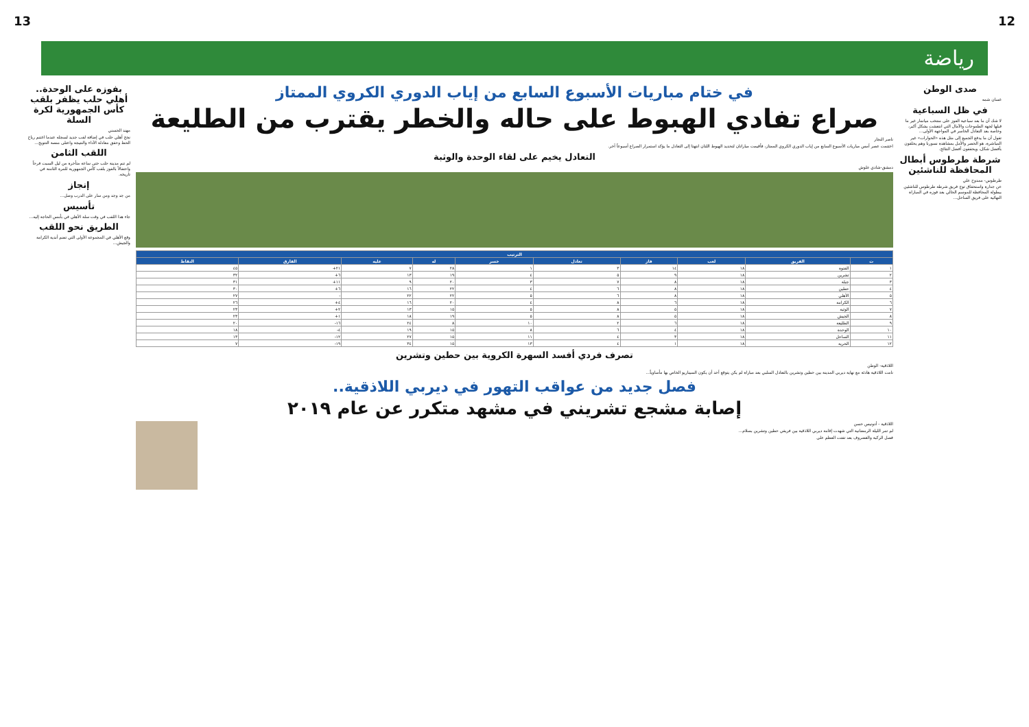12 13
رياضة
صدى الوطن
غسان شمه
في ظل السباعية
لا شك أن ما بعد سباعية الفوز على منتخب ميانمار غير ما قبلها لجهة الطموحات والآمال التي انتعشت بشكل أكبر، وخاصة بعد التعادل الخاسر في المواجهة الأولى...
تقول أن ما يدفع الجميع إلى مثل هذه «الحوارات» غير المباشرة، هو الحصر والأمل بمشاهدة نسورنا وهم يحلقون بأفضل شكل، ويحققون أفضل النتائج.
شرطة طرطوس أبطال المحافظة للناشئين
طرطوس- ممدوح علي
عن جدارة واستحقاق توج فريق شرطة طرطوس للناشئين ببطولة المحافظة للموسم الحالي بعد فوزه في المباراة النهائية على فريق الساحل...
في ختام مباريات الأسبوع السابع من إياب الدوري الكروي الممتاز
صراع تفادي الهبوط على حاله والخطر يقترب من الطليعة
ناصر النجار
اختتمت عصر أمس مباريات الأسبوع السابع من إياب الدوري الكروي الممتاز، فأقيمت مباراتان لتحديد الهبوط اللتان انتهتا إلى التعادل ما يؤكد استمرار الصراع أسبوعاً آخر.
التعادل يخيم على لقاء الوحدة والوثبة
دمشق-شادي علوش
| الترتيب | | | | | | | | | |
| --- | --- | --- | --- | --- | --- | --- | --- | --- | --- |
| ت | الفريق | لعب | فاز | تعادل | خسر | له | عليه | الفارق | النقاط |
| ١ | الفتوة | ١٨ | ١٤ | ٣ | ١ | ٢٨ | ٧ | ٢١+ | ٤٥ |
| ٢ | تشرين | ١٨ | ٩ | ٥ | ٤ | ١٩ | ١٣ | ٦+ | ٣٢ |
| ٣ | جبلة | ١٨ | ٨ | ٧ | ٣ | ٢٠ | ٩ | ١١+ | ٣١ |
| ٤ | حطين | ١٨ | ٨ | ٦ | ٤ | ٢٢ | ١٦ | ٦+ | ٣٠ |
| ٥ | الأهلي | ١٨ | ٨ | ٦ | ٥ | ٢٢ | ٢٢ | - | ٢٧ |
| ٦ | الكرامة | ١٨ | ٦ | ٨ | ٤ | ٢٠ | ١٦ | ٤+ | ٢٦ |
| ٧ | الوثبة | ١٨ | ٥ | ٨ | ٥ | ١٥ | ١٣ | ٢+ | ٢٣ |
| ٨ | الجيش | ١٨ | ٥ | ٨ | ٥ | ١٩ | ١٨ | ١+ | ٢٣ |
| ٩ | الطليعة | ١٨ | ٦ | ٢ | ١٠ | ٨ | ٢٤ | ١٦- | ٢٠ |
| ١٠ | الوحدة | ١٨ | ٤ | ٦ | ٨ | ١٥ | ١٩ | ٤- | ١٨ |
| ١١ | الساحل | ١٨ | ٣ | ٤ | ١١ | ١٥ | ٢٧ | ١٢- | ١٣ |
| ١٢ | الحرية | ١٨ | ١ | ٤ | ١٣ | ١٥ | ٣٤ | ١٩- | ٧ |
تصرف فردي أفسد السهرة الكروية بين حطين وتشرين
اللاذقية- الوطن
نامت اللاذقية هادئة مع نهاية ديربي المدينة بين حطين وتشرين بالتعادل السلبي بعد مباراة لم يكن يتوقع أحد أن يكون السيناريو الخاص بها مأساوياً...
فصل جديد من عواقب التهور في ديربي اللاذقية..
إصابة مشجع تشريني في مشهد متكرر عن عام ٢٠١٩
اللاذقية - أدونيس حسن
لم تمر الليلة الرمضانية التي شهدت إقامة ديربي اللاذقية بين فريقي حطين وتشرين بسلام...
فصل الركبة والغضروف بعد تفتت العظم على
بفوزه على الوحدة.. أهلي حلب يظفر بلقب كأس الجمهورية لكرة السلة
مهند الحسني
نجح أهلي حلب في إضافة لقب جديد لسجله عندما اغتنم رياح الحظ وحقق معادلة الأداء والنتيجة واعتلى منصة التتويج...
اللقب الثامن
لم تنم مدينة حلب حتى ساعة متأخرة من ليل السبت فرحاً واحتفالاً بالفوز بلقب كأس الجمهورية للمرة الثامنة في تاريخه.
إنجاز
من جد وجد ومن سار على الدرب وصل...
تأسيس
جاء هذا اللقب في وقت سلة الأهلي في بأمس الحاجة إليه...
الطريق نحو اللقب
وقع الأهلي في المجموعة الأولى التي تضم أندية الكرامة والجيش...